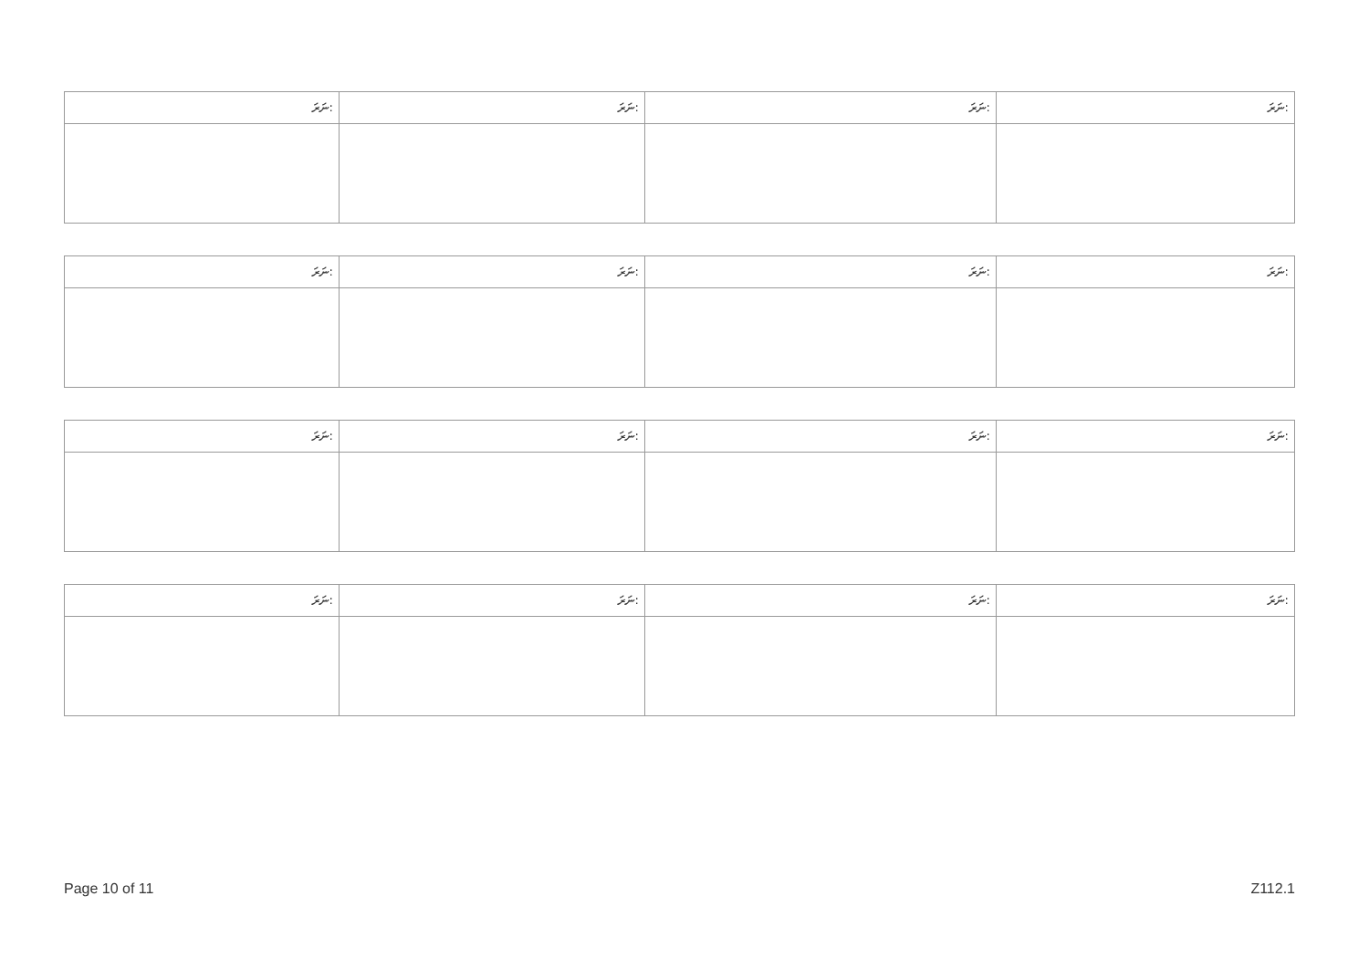| ނަރަ: | ނަރަ: | ނަރަ: | ނަރަ: |
| ނަރަ: | ނަރަ: | ނަރަ: | ނަރަ: |
| ނަރަ: | ނަރަ: | ނަރަ: | ނަރަ: |
| ނަރަ: | ނަރަ: | ނަރަ: | ނަރަ: |
Page 10 of 11 Z112.1